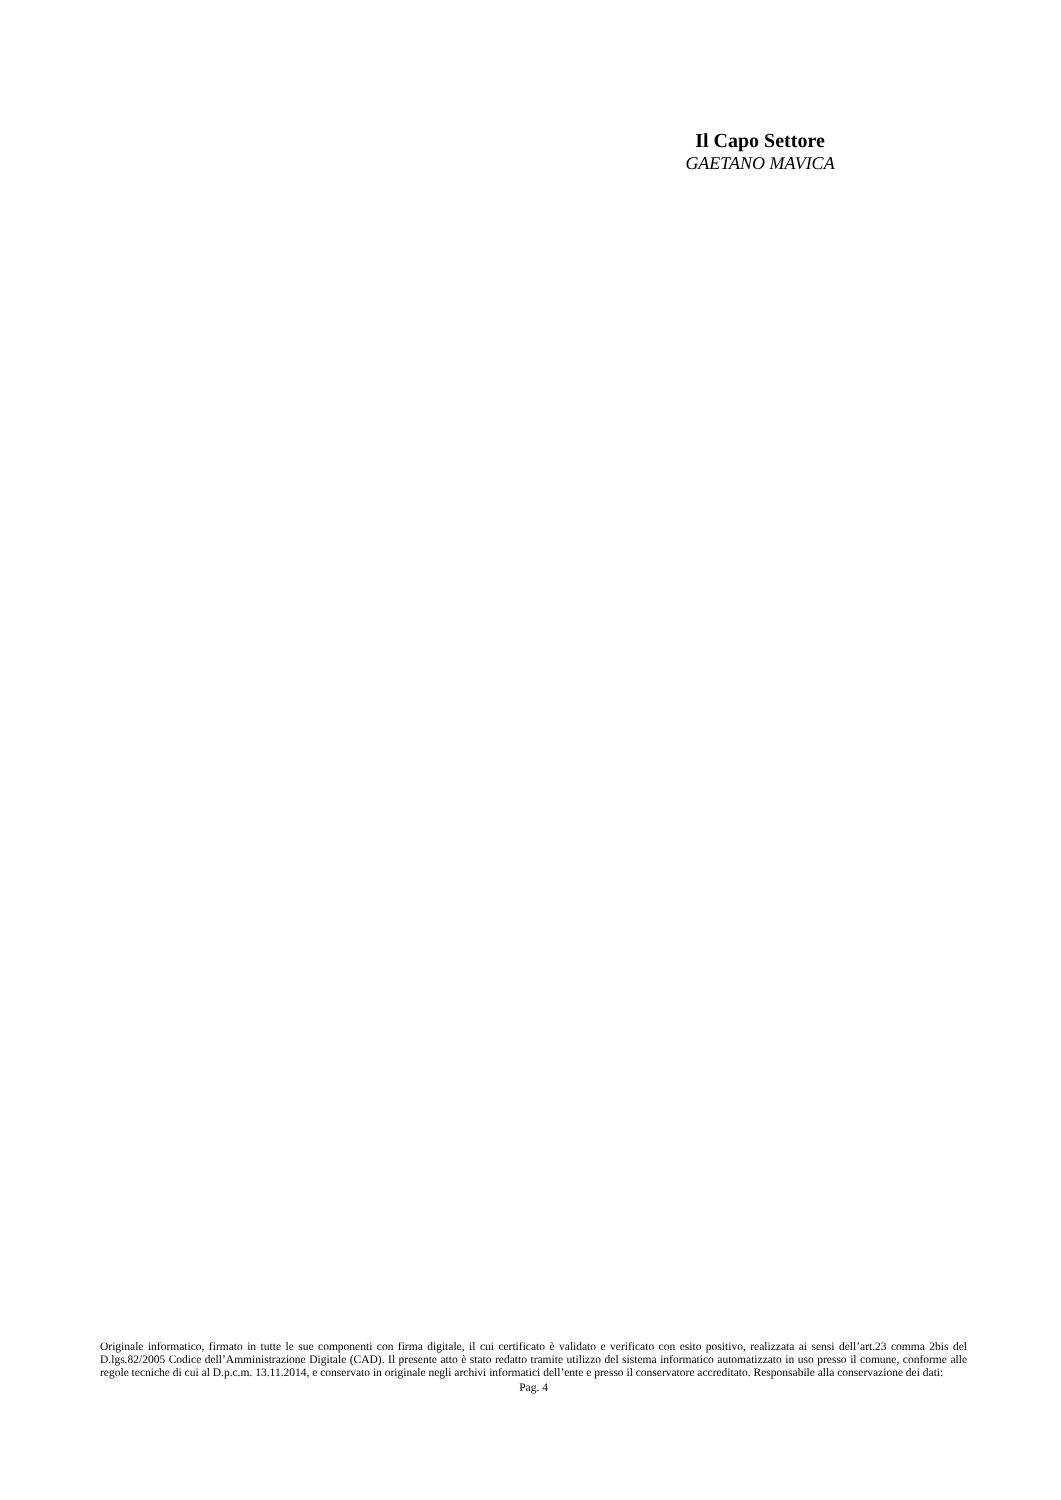Il Capo Settore
GAETANO MAVICA
Originale informatico, firmato in tutte le sue componenti con firma digitale, il cui certificato è validato e verificato con esito positivo, realizzata ai sensi dell’art.23 comma 2bis del D.lgs.82/2005 Codice dell’Amministrazione Digitale (CAD). Il presente atto è stato redatto tramite utilizzo del sistema informatico automatizzato in uso presso il comune, conforme alle regole tecniche di cui al D.p.c.m. 13.11.2014, e conservato in originale negli archivi informatici dell’ente e presso il conservatore accreditato. Responsabile alla conservazione dei dati:
Pag. 4